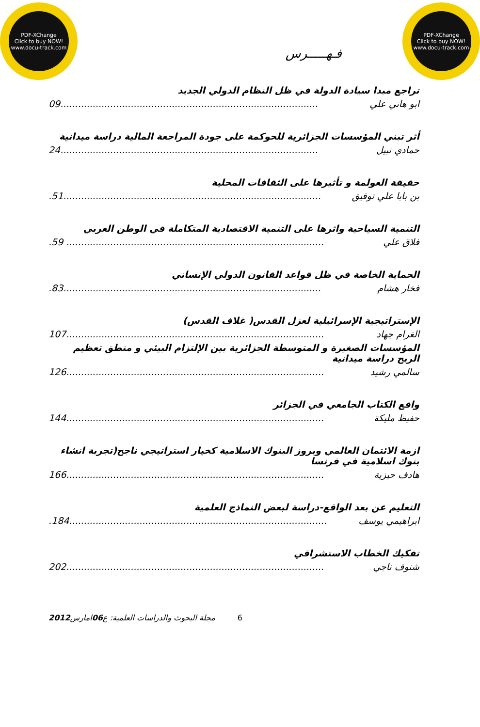PDF-XChange
Click to buy NOW!
www.docu-track.com
PDF-XChange
Click to buy NOW!
www.docu-track.com
فـهـــــرس
تراجع مبدا سيادة الدولة في ظل النظام الدولي الجديد
ابو هاني علي 09........................................................................................
أثر تبني المؤسسات الجزائرية للحوكمة على جودة المراجعة المالية دراسة ميدانية
حمادي نبيل 24........................................................................................
حقيقة العولمة و تأثيرها على الثقافات المحلية
بن بابا علي توفيق.51........................................................................................
التنمية السياحية واثرها على التنمية الاقتصادية المتكاملة في الوطن العربي
فلاق علي.59 ........................................................................................
الحماية الخاصة في ظل قواعد القانون الدولي الإنساني
فخار هشام.83........................................................................................
الإستراتيجية الإسرائيلية لعزل القدس( غلاف القدس)
الغرام جهاد 107........................................................................................
المؤسسات الصغيرة و المتوسطة الجزائرية بين الإلتزام البيئي و منطق تعظيم الربح دراسة ميدانية
سالمي رشيد 126........................................................................................
واقع الكتاب الجامعي في الجزائر
حفيظ مليكة 144........................................................................................
ازمة الائتمان العالمي وبروز البنوك الاسلامية كخيار استراتيجي ناجح(تجربة انشاء بنوك اسلامية في فرنسا
هادف حيزية 166........................................................................................
التعليم عن بعد الواقع-دراسة لبعض النماذج العلمية
ابراهيمي يوسف.184........................................................................................
تفكيك الخطاب الاستشراقي
شنوف ناجي 202........................................................................................
6 مجلة البحوث والدراسات العلمية: ع06امارس2012